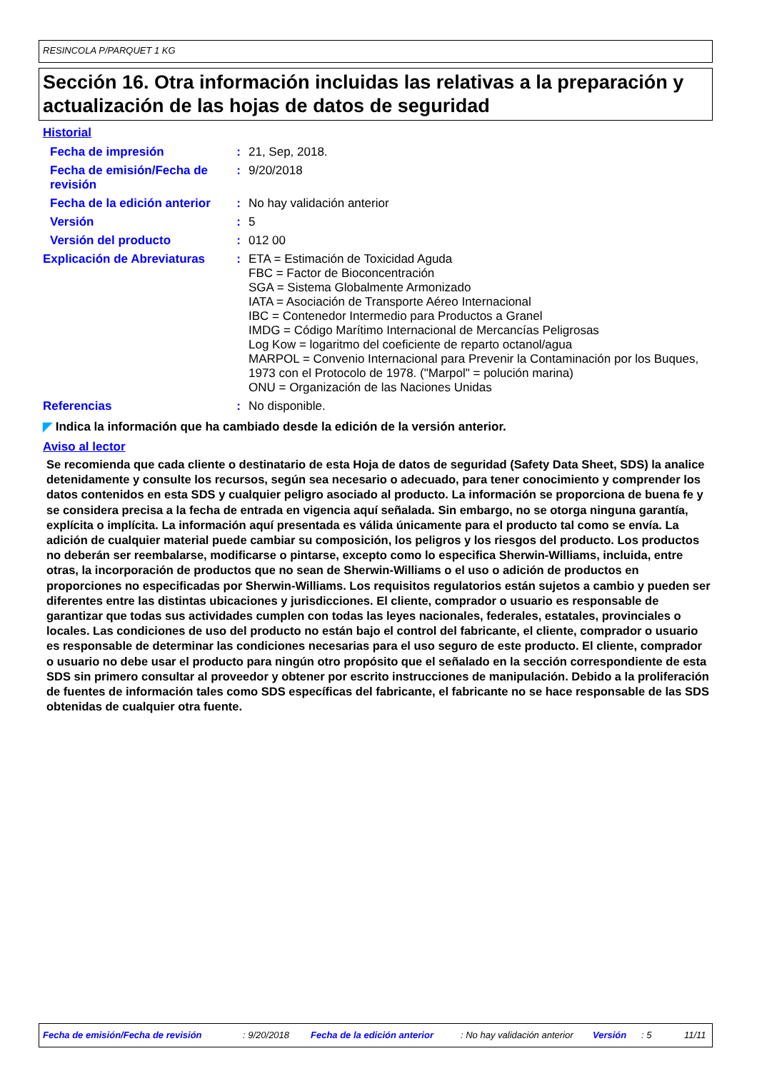RESINCOLA P/PARQUET 1 KG
Sección 16. Otra información incluidas las relativas a la preparación y actualización de las hojas de datos de seguridad
Historial
| Fecha de impresión | : | 21, Sep, 2018. |
| Fecha de emisión/Fecha de revisión | : | 9/20/2018 |
| Fecha de la edición anterior | : | No hay validación anterior |
| Versión | : | 5 |
| Versión del producto | : | 012 00 |
| Explicación de Abreviaturas | : | ETA = Estimación de Toxicidad Aguda FBC = Factor de Bioconcentración SGA = Sistema Globalmente Armonizado IATA = Asociación de Transporte Aéreo Internacional IBC = Contenedor Intermedio para Productos a Granel IMDG = Código Marítimo Internacional de Mercancías Peligrosas Log Kow = logaritmo del coeficiente de reparto octanol/agua MARPOL = Convenio Internacional para Prevenir la Contaminación por los Buques, 1973 con el Protocolo de 1978. ("Marpol" = polución marina) ONU = Organización de las Naciones Unidas |
| Referencias | : | No disponible. |
◤ Indica la información que ha cambiado desde la edición de la versión anterior.
Aviso al lector
Se recomienda que cada cliente o destinatario de esta Hoja de datos de seguridad (Safety Data Sheet, SDS) la analice detenidamente y consulte los recursos, según sea necesario o adecuado, para tener conocimiento y comprender los datos contenidos en esta SDS y cualquier peligro asociado al producto. La información se proporciona de buena fe y se considera precisa a la fecha de entrada en vigencia aquí señalada. Sin embargo, no se otorga ninguna garantía, explícita o implícita. La información aquí presentada es válida únicamente para el producto tal como se envía. La adición de cualquier material puede cambiar su composición, los peligros y los riesgos del producto. Los productos no deberán ser reembalarse, modificarse o pintarse, excepto como lo especifica Sherwin-Williams, incluida, entre otras, la incorporación de productos que no sean de Sherwin-Williams o el uso o adición de productos en proporciones no especificadas por Sherwin-Williams. Los requisitos regulatorios están sujetos a cambio y pueden ser diferentes entre las distintas ubicaciones y jurisdicciones. El cliente, comprador o usuario es responsable de garantizar que todas sus actividades cumplen con todas las leyes nacionales, federales, estatales, provinciales o locales. Las condiciones de uso del producto no están bajo el control del fabricante, el cliente, comprador o usuario es responsable de determinar las condiciones necesarias para el uso seguro de este producto. El cliente, comprador o usuario no debe usar el producto para ningún otro propósito que el señalado en la sección correspondiente de esta SDS sin primero consultar al proveedor y obtener por escrito instrucciones de manipulación. Debido a la proliferación de fuentes de información tales como SDS específicas del fabricante, el fabricante no se hace responsable de las SDS obtenidas de cualquier otra fuente.
Fecha de emisión/Fecha de revisión : 9/20/2018 Fecha de la edición anterior : No hay validación anterior Versión : 5 11/11